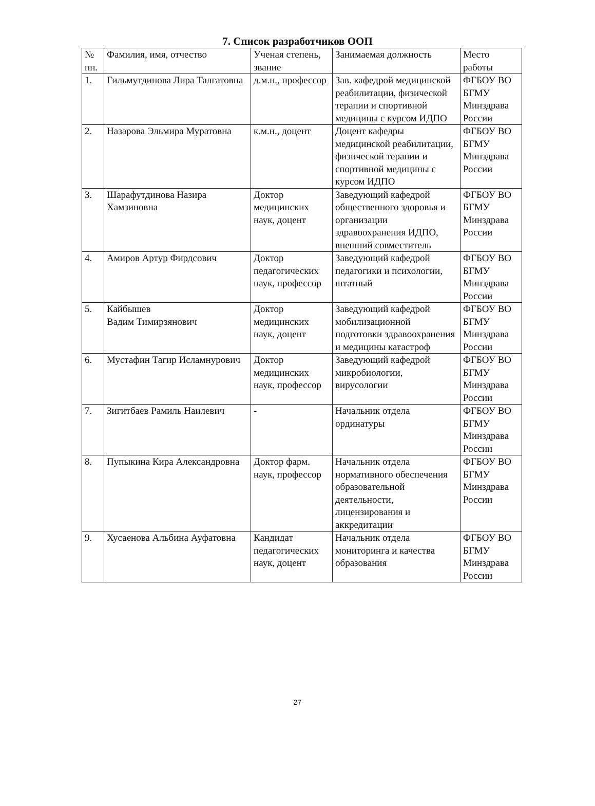7. Список разработчиков ООП
| № пп. | Фамилия, имя, отчество | Ученая степень, звание | Занимаемая должность | Место работы |
| --- | --- | --- | --- | --- |
| 1. | Гильмутдинова Лира Талгатовна | д.м.н., профессор | Зав. кафедрой медицинской реабилитации, физической терапии и спортивной медицины с курсом ИДПО | ФГБОУ ВО БГМУ Минздрава России |
| 2. | Назарова Эльмира Муратовна | к.м.н., доцент | Доцент кафедры медицинской реабилитации, физической терапии и спортивной медицины с курсом ИДПО | ФГБОУ ВО БГМУ Минздрава России |
| 3. | Шарафутдинова Назира Хамзиновна | Доктор медицинских наук, доцент | Заведующий кафедрой общественного здоровья и организации здравоохранения ИДПО, внешний совместитель | ФГБОУ ВО БГМУ Минздрава России |
| 4. | Амиров Артур Фирдсович | Доктор педагогических наук, профессор | Заведующий кафедрой педагогики и психологии, штатный | ФГБОУ ВО БГМУ Минздрава России |
| 5. | Кайбышев Вадим Тимирзянович | Доктор медицинских наук, доцент | Заведующий кафедрой мобилизационной подготовки здравоохранения и медицины катастроф | ФГБОУ ВО БГМУ Минздрава России |
| 6. | Мустафин Тагир Исламнурович | Доктор медицинских наук, профессор | Заведующий кафедрой микробиологии, вирусологии | ФГБОУ ВО БГМУ Минздрава России |
| 7. | Зигитбаев Рамиль Наилевич | - | Начальник отдела ординатуры | ФГБОУ ВО БГМУ Минздрава России |
| 8. | Пупыкина Кира Александровна | Доктор фарм. наук, профессор | Начальник отдела нормативного обеспечения образовательной деятельности, лицензирования и аккредитации | ФГБОУ ВО БГМУ Минздрава России |
| 9. | Хусаенова Альбина Ауфатовна | Кандидат педагогических наук, доцент | Начальник отдела мониторинга и качества образования | ФГБОУ ВО БГМУ Минздрава России |
27